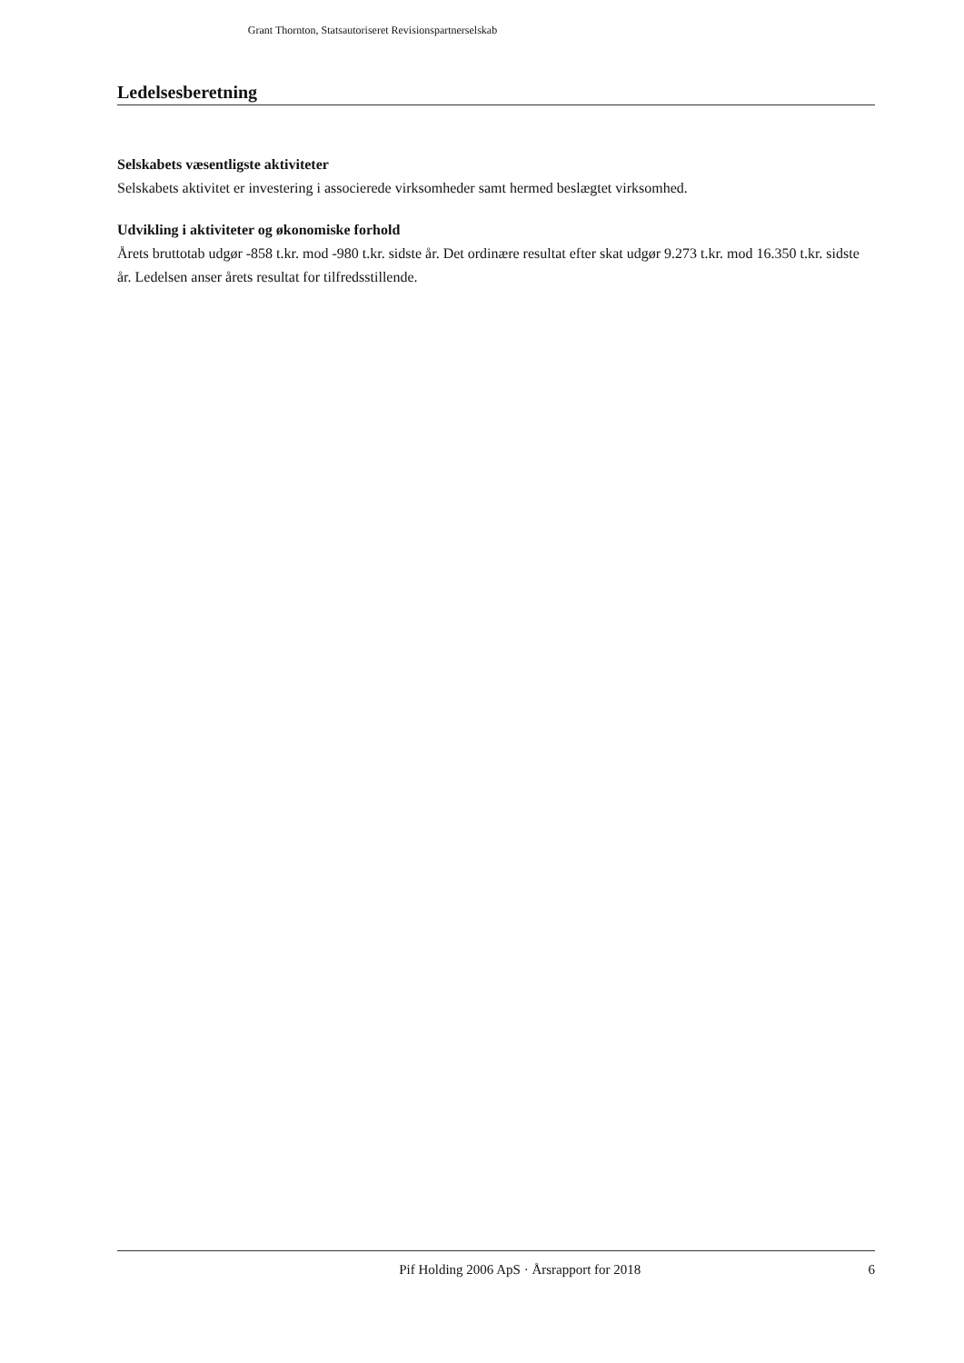Grant Thornton, Statsautoriseret Revisionspartnerselskab
Ledelsesberetning
Selskabets væsentligste aktiviteter
Selskabets aktivitet er investering i associerede virksomheder samt hermed beslægtet virksomhed.
Udvikling i aktiviteter og økonomiske forhold
Årets bruttotab udgør -858 t.kr. mod -980 t.kr. sidste år. Det ordinære resultat efter skat udgør 9.273 t.kr. mod 16.350 t.kr. sidste år. Ledelsen anser årets resultat for tilfredsstillende.
Pif Holding 2006 ApS · Årsrapport for 2018 6